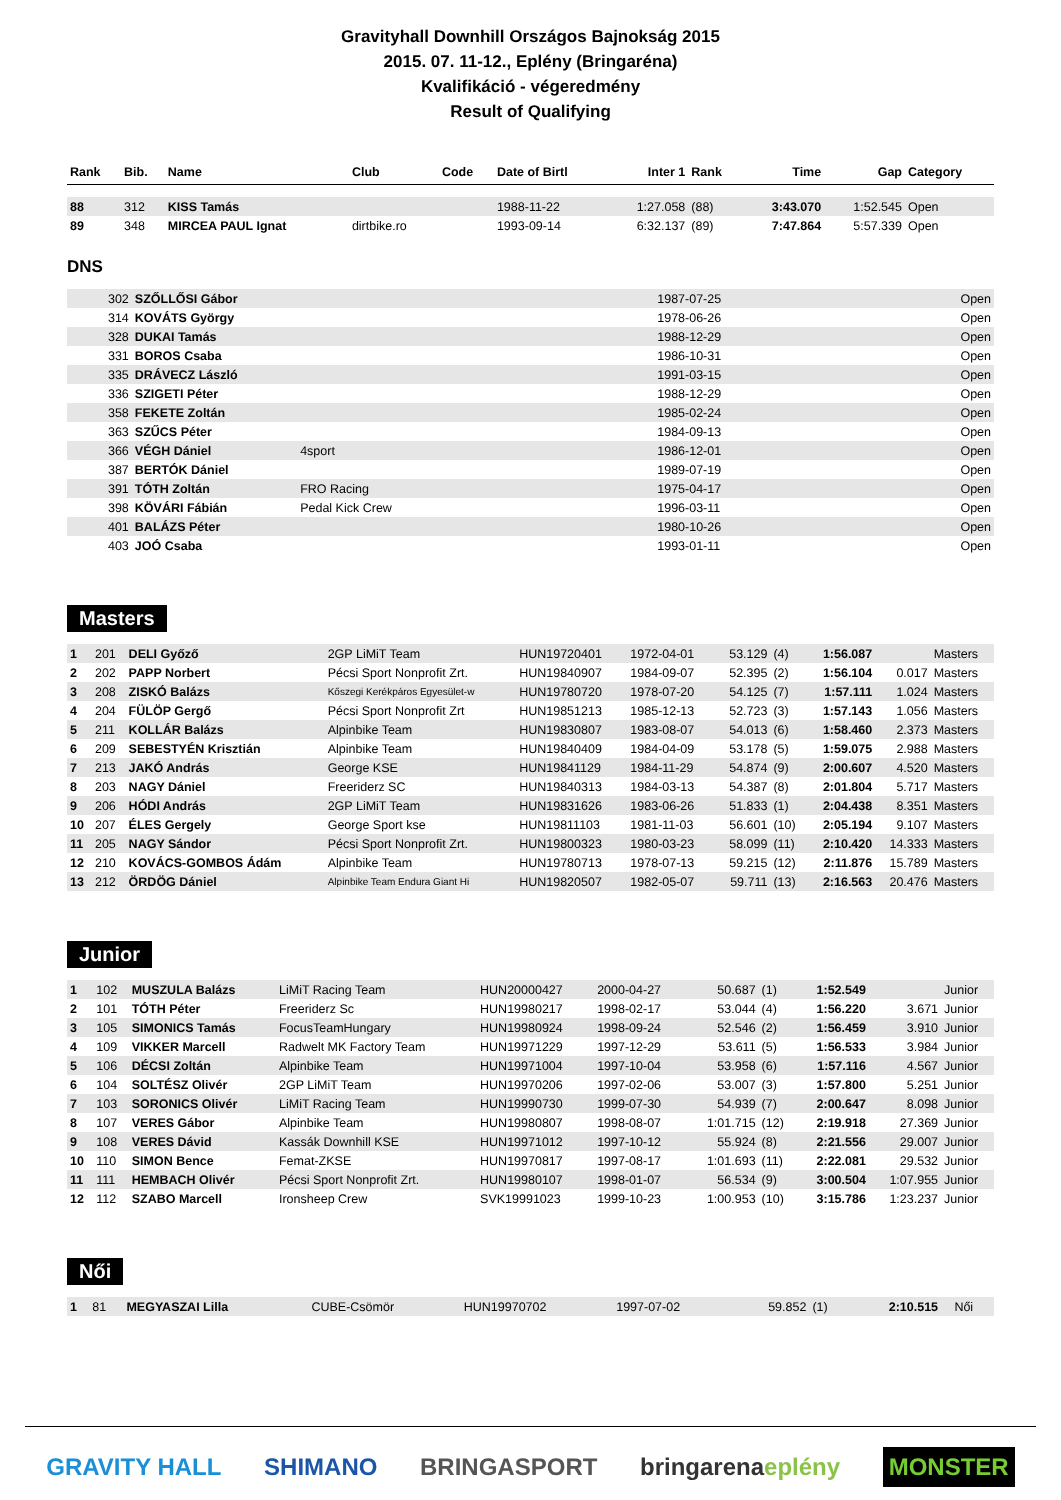Gravityhall Downhill Országos Bajnokság 2015
2015. 07. 11-12., Eplény (Bringaréna)
Kvalifikáció - végeredmény
Result of Qualifying
| Rank | Bib. | Name | Club | Code | Date of Birtl | Inter 1 | Rank | Time | Gap | Category |
| --- | --- | --- | --- | --- | --- | --- | --- | --- | --- | --- |
| 88 | 312 | KISS Tamás | | | 1988-11-22 | 1:27.058 | (88) | 3:43.070 | 1:52.545 | Open |
| 89 | 348 | MIRCEA PAUL Ignat | dirtbike.ro | | 1993-09-14 | 6:32.137 | (89) | 7:47.864 | 5:57.339 | Open |
DNS
| | 302 | SZŐLLŐSI Gábor | | 1987-07-25 | | Open |
| | 314 | KOVÁTS György | | 1978-06-26 | | Open |
| | 328 | DUKAI Tamás | | 1988-12-29 | | Open |
| | 331 | BOROS Csaba | | 1986-10-31 | | Open |
| | 335 | DRÁVECZ László | | 1991-03-15 | | Open |
| | 336 | SZIGETI Péter | | 1988-12-29 | | Open |
| | 358 | FEKETE Zoltán | | 1985-02-24 | | Open |
| | 363 | SZŰCS Péter | | 1984-09-13 | | Open |
| | 366 | VÉGH Dániel | 4sport | 1986-12-01 | | Open |
| | 387 | BERTÓK Dániel | | 1989-07-19 | | Open |
| | 391 | TÓTH Zoltán | FRO Racing | 1975-04-17 | | Open |
| | 398 | KÖVÁRI Fábián | Pedal Kick Crew | 1996-03-11 | | Open |
| | 401 | BALÁZS Péter | | 1980-10-26 | | Open |
| | 403 | JOÓ Csaba | | 1993-01-11 | | Open |
Masters
| 1 | 201 | DELI Győző | 2GP LiMiT Team | HUN19720401 | 1972-04-01 | 53.129 | (4) | 1:56.087 | | Masters |
| 2 | 202 | PAPP Norbert | Pécsi Sport Nonprofit Zrt. | HUN19840907 | 1984-09-07 | 52.395 | (2) | 1:56.104 | 0.017 | Masters |
| 3 | 208 | ZISKÓ Balázs | Kőszegi Kerékpáros Egyesület-w | HUN19780720 | 1978-07-20 | 54.125 | (7) | 1:57.111 | 1.024 | Masters |
| 4 | 204 | FÜLÖP Gergő | Pécsi Sport Nonprofit Zrt | HUN19851213 | 1985-12-13 | 52.723 | (3) | 1:57.143 | 1.056 | Masters |
| 5 | 211 | KOLLÁR Balázs | Alpinbike Team | HUN19830807 | 1983-08-07 | 54.013 | (6) | 1:58.460 | 2.373 | Masters |
| 6 | 209 | SEBESTYÉN Krisztián | Alpinbike Team | HUN19840409 | 1984-04-09 | 53.178 | (5) | 1:59.075 | 2.988 | Masters |
| 7 | 213 | JAKÓ András | George KSE | HUN19841129 | 1984-11-29 | 54.874 | (9) | 2:00.607 | 4.520 | Masters |
| 8 | 203 | NAGY Dániel | Freeriderz SC | HUN19840313 | 1984-03-13 | 54.387 | (8) | 2:01.804 | 5.717 | Masters |
| 9 | 206 | HÓDI András | 2GP LiMiT Team | HUN19831626 | 1983-06-26 | 51.833 | (1) | 2:04.438 | 8.351 | Masters |
| 10 | 207 | ÉLES Gergely | George Sport kse | HUN19811103 | 1981-11-03 | 56.601 | (10) | 2:05.194 | 9.107 | Masters |
| 11 | 205 | NAGY Sándor | Pécsi Sport Nonprofit Zrt. | HUN19800323 | 1980-03-23 | 58.099 | (11) | 2:10.420 | 14.333 | Masters |
| 12 | 210 | KOVÁCS-GOMBOS Ádám | Alpinbike Team | HUN19780713 | 1978-07-13 | 59.215 | (12) | 2:11.876 | 15.789 | Masters |
| 13 | 212 | ÖRDÖG Dániel | Alpinbike Team Endura Giant Hi | HUN19820507 | 1982-05-07 | 59.711 | (13) | 2:16.563 | 20.476 | Masters |
Junior
| 1 | 102 | MUSZULA Balázs | LiMiT Racing Team | HUN20000427 | 2000-04-27 | 50.687 | (1) | 1:52.549 | | Junior |
| 2 | 101 | TÓTH Péter | Freeriderz Sc | HUN19980217 | 1998-02-17 | 53.044 | (4) | 1:56.220 | 3.671 | Junior |
| 3 | 105 | SIMONICS Tamás | FocusTeamHungary | HUN19980924 | 1998-09-24 | 52.546 | (2) | 1:56.459 | 3.910 | Junior |
| 4 | 109 | VIKKER Marcell | Radwelt MK Factory Team | HUN19971229 | 1997-12-29 | 53.611 | (5) | 1:56.533 | 3.984 | Junior |
| 5 | 106 | DÉCSI Zoltán | Alpinbike Team | HUN19971004 | 1997-10-04 | 53.958 | (6) | 1:57.116 | 4.567 | Junior |
| 6 | 104 | SOLTÉSZ Olivér | 2GP LiMiT Team | HUN19970206 | 1997-02-06 | 53.007 | (3) | 1:57.800 | 5.251 | Junior |
| 7 | 103 | SORONICS Olivér | LiMiT Racing Team | HUN19990730 | 1999-07-30 | 54.939 | (7) | 2:00.647 | 8.098 | Junior |
| 8 | 107 | VERES Gábor | Alpinbike Team | HUN19980807 | 1998-08-07 | 1:01.715 | (12) | 2:19.918 | 27.369 | Junior |
| 9 | 108 | VERES Dávid | Kassák Downhill KSE | HUN19971012 | 1997-10-12 | 55.924 | (8) | 2:21.556 | 29.007 | Junior |
| 10 | 110 | SIMON Bence | Femat-ZKSE | HUN19970817 | 1997-08-17 | 1:01.693 | (11) | 2:22.081 | 29.532 | Junior |
| 11 | 111 | HEMBACH Olivér | Pécsi Sport Nonprofit Zrt. | HUN19980107 | 1998-01-07 | 56.534 | (9) | 3:00.504 | 1:07.955 | Junior |
| 12 | 112 | SZABO Marcell | Ironsheep Crew | SVK19991023 | 1999-10-23 | 1:00.953 | (10) | 3:15.786 | 1:23.237 | Junior |
Női
| 1 | 81 | MEGYASZAI Lilla | CUBE-Csömör | HUN19970702 | 1997-07-02 | 59.852 | (1) | 2:10.515 | | Női |
GRAVITY HALL SHIMANO BRINGASPORT bringarenaeplény MONSTER